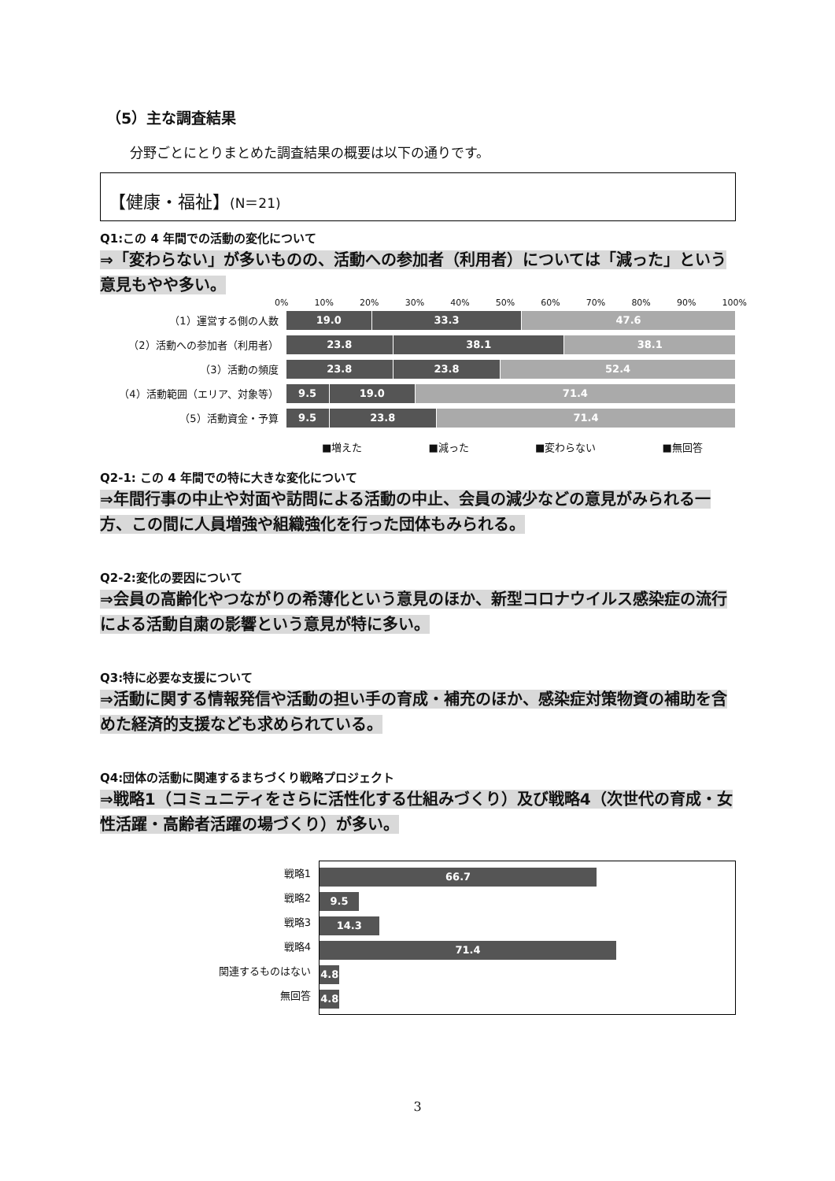（5）主な調査結果
分野ごとにとりまとめた調査結果の概要は以下の通りです。
【健康・福祉】(N＝21)
Q1:この 4 年間での活動の変化について
⇒「変わらない」が多いものの、活動への参加者（利用者）については「減った」という意見もやや多い。
0% 10% 20% 30% 40% 50% 60% 70% 80% 90% 100%
（1）運営する側の人数
19.0 33.3 47.6
（2）活動への参加者（利用者）
23.8 38.1 38.1
（3）活動の頻度
23.8 23.8 52.4
（4）活動範囲（エリア、対象等）
9.5 19.0 71.4
（5）活動資金・予算
9.5 23.8 71.4
■増えた ■減った ■変わらない ■無回答
Q2-1: この 4 年間での特に大きな変化について
⇒年間行事の中止や対面や訪問による活動の中止、会員の減少などの意見がみられる一方、この間に人員増強や組織強化を行った団体もみられる。
Q2-2:変化の要因について
⇒会員の高齢化やつながりの希薄化という意見のほか、新型コロナウイルス感染症の流行による活動自粛の影響という意見が特に多い。
Q3:特に必要な支援について
⇒活動に関する情報発信や活動の担い手の育成・補充のほか、感染症対策物資の補助を含めた経済的支援なども求められている。
Q4:団体の活動に関連するまちづくり戦略プロジェクト
⇒戦略1（コミュニティをさらに活性化する仕組みづくり）及び戦略4（次世代の育成・女性活躍・高齢者活躍の場づくり）が多い。
戦略1
戦略2
戦略3
戦略4
関連するものはない
無回答
66.7
9.5
14.3
71.4
4.8
4.8
3